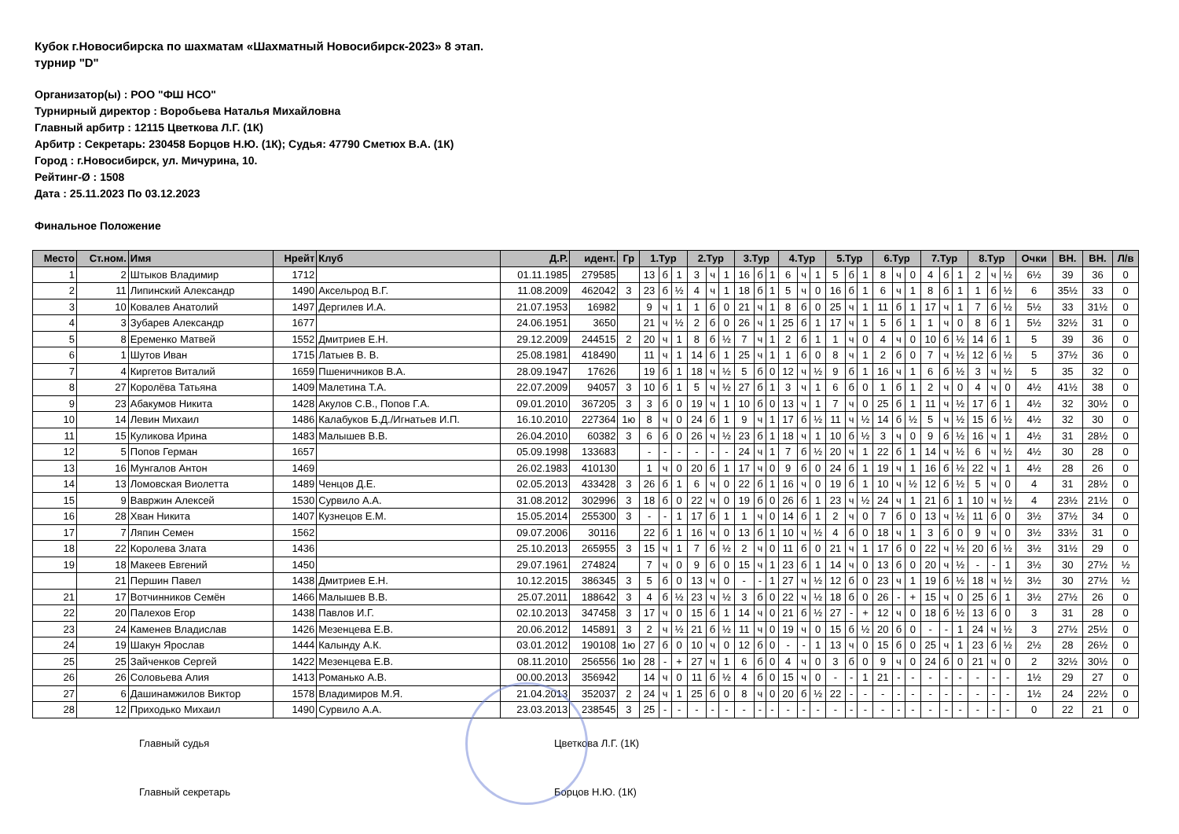Кубок г.Новосибирска по шахматам «Шахматный Новосибирск-2023» 8 этап.
турнир "D"
Организатор(ы) : РОО "ФШ НСО"
Турнирный директор : Воробьева Наталья Михайловна
Главный арбитр : 12115 Цветкова Л.Г. (1К)
Арбитр : Секретарь: 230458 Борцов Н.Ю. (1К); Судья: 47790 Сметюх В.А. (1К)
Город : г.Новосибирск, ул. Мичурина, 10.
Рейтинг-Ø : 1508
Дата : 25.11.2023 По 03.12.2023
Финальное Положение
| Место | Ст.ном. | Имя | Нрейт | Клуб | Д.Р. | идент. | Гр | 1.Тур | | | 2.Тур | | | 3.Тур | | | 4.Тур | | | 5.Тур | | | 6.Тур | | | 7.Тур | | | 8.Тур | | | Очки | ВН. | ВН. | Л/в |
| --- | --- | --- | --- | --- | --- | --- | --- | --- | --- | --- | --- | --- | --- | --- | --- | --- | --- | --- | --- | --- | --- | --- | --- | --- | --- | --- | --- | --- | --- | --- | --- | --- | --- | --- | --- |
| 1 | 2 | Штыков Владимир | 1712 | | 01.11.1985 | 279585 | | 13 | б | 1 | 3 | ч | 1 | 16 | б | 1 | 6 | ч | 1 | 5 | б | 1 | 8 | ч | 0 | 4 | б | 1 | 2 | ч | ½ | 6½ | 39 | 36 | 0 |
| 2 | 11 | Липинский Александр | 1490 | Аксельрод В.Г. | 11.08.2009 | 462042 | 3 | 23 | б | ½ | 4 | ч | 1 | 18 | б | 1 | 5 | ч | 0 | 16 | б | 1 | 6 | ч | 1 | 8 | б | 1 | 1 | б | ½ | 6 | 35½ | 33 | 0 |
| 3 | 10 | Ковалев Анатолий | 1497 | Дергилев И.А. | 21.07.1953 | 16982 | | 9 | ч | 1 | 1 | б | 0 | 21 | ч | 1 | 8 | б | 0 | 25 | ч | 1 | 11 | б | 1 | 17 | ч | 1 | 7 | б | ½ | 5½ | 33 | 31½ | 0 |
| 4 | 3 | Зубарев Александр | 1677 | | 24.06.1951 | 3650 | | 21 | ч | ½ | 2 | б | 0 | 26 | ч | 1 | 25 | б | 1 | 17 | ч | 1 | 5 | б | 1 | 1 | ч | 0 | 8 | б | 1 | 5½ | 32½ | 31 | 0 |
| 5 | 8 | Еременко Матвей | 1552 | Дмитриев Е.Н. | 29.12.2009 | 244515 | 2 | 20 | ч | 1 | 8 | б | ½ | 7 | ч | 1 | 2 | б | 1 | 1 | ч | 0 | 4 | ч | 0 | 10 | б | ½ | 14 | б | 1 | 5 | 39 | 36 | 0 |
| 6 | 1 | Шутов Иван | 1715 | Латыев В. В. | 25.08.1981 | 418490 | | 11 | ч | 1 | 14 | б | 1 | 25 | ч | 1 | 1 | б | 0 | 8 | ч | 1 | 2 | б | 0 | 7 | ч | ½ | 12 | б | ½ | 5 | 37½ | 36 | 0 |
| 7 | 4 | Киргетов Виталий | 1659 | Пшеничников В.А. | 28.09.1947 | 17626 | | 19 | б | 1 | 18 | ч | ½ | 5 | б | 0 | 12 | ч | ½ | 9 | б | 1 | 16 | ч | 1 | 6 | б | ½ | 3 | ч | ½ | 5 | 35 | 32 | 0 |
| 8 | 27 | Королёва Татьяна | 1409 | Малетина Т.А. | 22.07.2009 | 94057 | 3 | 10 | б | 1 | 5 | ч | ½ | 27 | б | 1 | 3 | ч | 1 | 6 | б | 0 | 1 | б | 1 | 2 | ч | 0 | 4 | ч | 0 | 4½ | 41½ | 38 | 0 |
| 9 | 23 | Абакумов Никита | 1428 | Акулов С.В., Попов Г.А. | 09.01.2010 | 367205 | 3 | 3 | б | 0 | 19 | ч | 1 | 10 | б | 0 | 13 | ч | 1 | 7 | ч | 0 | 25 | б | 1 | 11 | ч | ½ | 17 | б | 1 | 4½ | 32 | 30½ | 0 |
| 10 | 14 | Левин Михаил | 1486 | Калабуков Б.Д./Игнатьев И.П. | 16.10.2010 | 227364 | 1ю | 8 | ч | 0 | 24 | б | 1 | 9 | ч | 1 | 17 | б | ½ | 11 | ч | ½ | 14 | б | ½ | 5 | ч | ½ | 15 | б | ½ | 4½ | 32 | 30 | 0 |
| 11 | 15 | Куликова Ирина | 1483 | Малышев В.В. | 26.04.2010 | 60382 | 3 | 6 | б | 0 | 26 | ч | ½ | 23 | б | 1 | 18 | ч | 1 | 10 | б | ½ | 3 | ч | 0 | 9 | б | ½ | 16 | ч | 1 | 4½ | 31 | 28½ | 0 |
| 12 | 5 | Попов Герман | 1657 | | 05.09.1998 | 133683 | | - | - | - | - | - | - | 24 | ч | 1 | 7 | б | ½ | 20 | ч | 1 | 22 | б | 1 | 14 | ч | ½ | 6 | ч | ½ | 4½ | 30 | 28 | 0 |
| 13 | 16 | Мунгалов Антон | 1469 | | 26.02.1983 | 410130 | | 1 | ч | 0 | 20 | б | 1 | 17 | ч | 0 | 9 | б | 0 | 24 | б | 1 | 19 | ч | 1 | 16 | б | ½ | 22 | ч | 1 | 4½ | 28 | 26 | 0 |
| 14 | 13 | Ломовская Виолетта | 1489 | Ченцов Д.Е. | 02.05.2013 | 433428 | 3 | 26 | б | 1 | 6 | ч | 0 | 22 | б | 1 | 16 | ч | 0 | 19 | б | 1 | 10 | ч | ½ | 12 | б | ½ | 5 | ч | 0 | 4 | 31 | 28½ | 0 |
| 15 | 9 | Вавржин Алексей | 1530 | Сурвило А.А. | 31.08.2012 | 302996 | 3 | 18 | б | 0 | 22 | ч | 0 | 19 | б | 0 | 26 | б | 1 | 23 | ч | ½ | 24 | ч | 1 | 21 | б | 1 | 10 | ч | ½ | 4 | 23½ | 21½ | 0 |
| 16 | 28 | Хван Никита | 1407 | Кузнецов Е.М. | 15.05.2014 | 255300 | 3 | - | - | 1 | 17 | б | 1 | 1 | ч | 0 | 14 | б | 1 | 2 | ч | 0 | 7 | б | 0 | 13 | ч | ½ | 11 | б | 0 | 3½ | 37½ | 34 | 0 |
| 17 | 7 | Ляпин Семен | 1562 | | 09.07.2006 | 30116 | | 22 | б | 1 | 16 | ч | 0 | 13 | б | 1 | 10 | ч | ½ | 4 | б | 0 | 18 | ч | 1 | 3 | б | 0 | 9 | ч | 0 | 3½ | 33½ | 31 | 0 |
| 18 | 22 | Королева Злата | 1436 | | 25.10.2013 | 265955 | 3 | 15 | ч | 1 | 7 | б | ½ | 2 | ч | 0 | 11 | б | 0 | 21 | ч | 1 | 17 | б | 0 | 22 | ч | ½ | 20 | б | ½ | 3½ | 31½ | 29 | 0 |
| 19 | 18 | Макеев Евгений | 1450 | | 29.07.1961 | 274824 | | 7 | ч | 0 | 9 | б | 0 | 15 | ч | 1 | 23 | б | 1 | 14 | ч | 0 | 13 | б | 0 | 20 | ч | ½ | - | - | 1 | 3½ | 30 | 27½ | ½ |
| | 21 | Першин Павел | 1438 | Дмитриев Е.Н. | 10.12.2015 | 386345 | 3 | 5 | б | 0 | 13 | ч | 0 | - | - | 1 | 27 | ч | ½ | 12 | б | 0 | 23 | ч | 1 | 19 | б | ½ | 18 | ч | ½ | 3½ | 30 | 27½ | ½ |
| 21 | 17 | Вотчинников Семён | 1466 | Малышев В.В. | 25.07.2011 | 188642 | 3 | 4 | б | ½ | 23 | ч | ½ | 3 | б | 0 | 22 | ч | ½ | 18 | б | 0 | 26 | - | + | 15 | ч | 0 | 25 | б | 1 | 3½ | 27½ | 26 | 0 |
| 22 | 20 | Палехов Егор | 1438 | Павлов И.Г. | 02.10.2013 | 347458 | 3 | 17 | ч | 0 | 15 | б | 1 | 14 | ч | 0 | 21 | б | ½ | 27 | - | + | 12 | ч | 0 | 18 | б | ½ | 13 | б | 0 | 3 | 31 | 28 | 0 |
| 23 | 24 | Каменев Владислав | 1426 | Мезенцева Е.В. | 20.06.2012 | 145891 | 3 | 2 | ч | ½ | 21 | б | ½ | 11 | ч | 0 | 19 | ч | 0 | 15 | б | ½ | 20 | б | 0 | - | - | 1 | 24 | ч | ½ | 3 | 27½ | 25½ | 0 |
| 24 | 19 | Шакун Ярослав | 1444 | Калынду А.К. | 03.01.2012 | 190108 | 1ю | 27 | б | 0 | 10 | ч | 0 | 12 | б | 0 | - | - | 1 | 13 | ч | 0 | 15 | б | 0 | 25 | ч | 1 | 23 | б | ½ | 2½ | 28 | 26½ | 0 |
| 25 | 25 | Зайченков Сергей | 1422 | Мезенцева Е.В. | 08.11.2010 | 256556 | 1ю | 28 | - | + | 27 | ч | 1 | 6 | б | 0 | 4 | ч | 0 | 3 | б | 0 | 9 | ч | 0 | 24 | б | 0 | 21 | ч | 0 | 2 | 32½ | 30½ | 0 |
| 26 | 26 | Соловьева Алия | 1413 | Романько А.В. | 00.00.2013 | 356942 | | 14 | ч | 0 | 11 | б | ½ | 4 | б | 0 | 15 | ч | 0 | - | - | 1 | 21 | - | - | - | - | - | - | - | - | 1½ | 29 | 27 | 0 |
| 27 | 6 | Дашинамжилов Виктор | 1578 | Владимиров М.Я. | 21.04.2013 | 352037 | 2 | 24 | ч | 1 | 25 | б | 0 | 8 | ч | 0 | 20 | б | ½ | 22 | - | - | - | - | - | - | - | - | - | - | - | 1½ | 24 | 22½ | 0 |
| 28 | 12 | Приходько Михаил | 1490 | Сурвило А.А. | 23.03.2013 | 238545 | 3 | 25 | - | - | - | - | - | - | - | - | - | - | - | - | - | - | - | - | - | - | - | - | - | - | - | 0 | 22 | 21 | 0 |
Главный судья Цветкова Л.Г. (1К)
Главный секретарь Борцов Н.Ю. (1К)